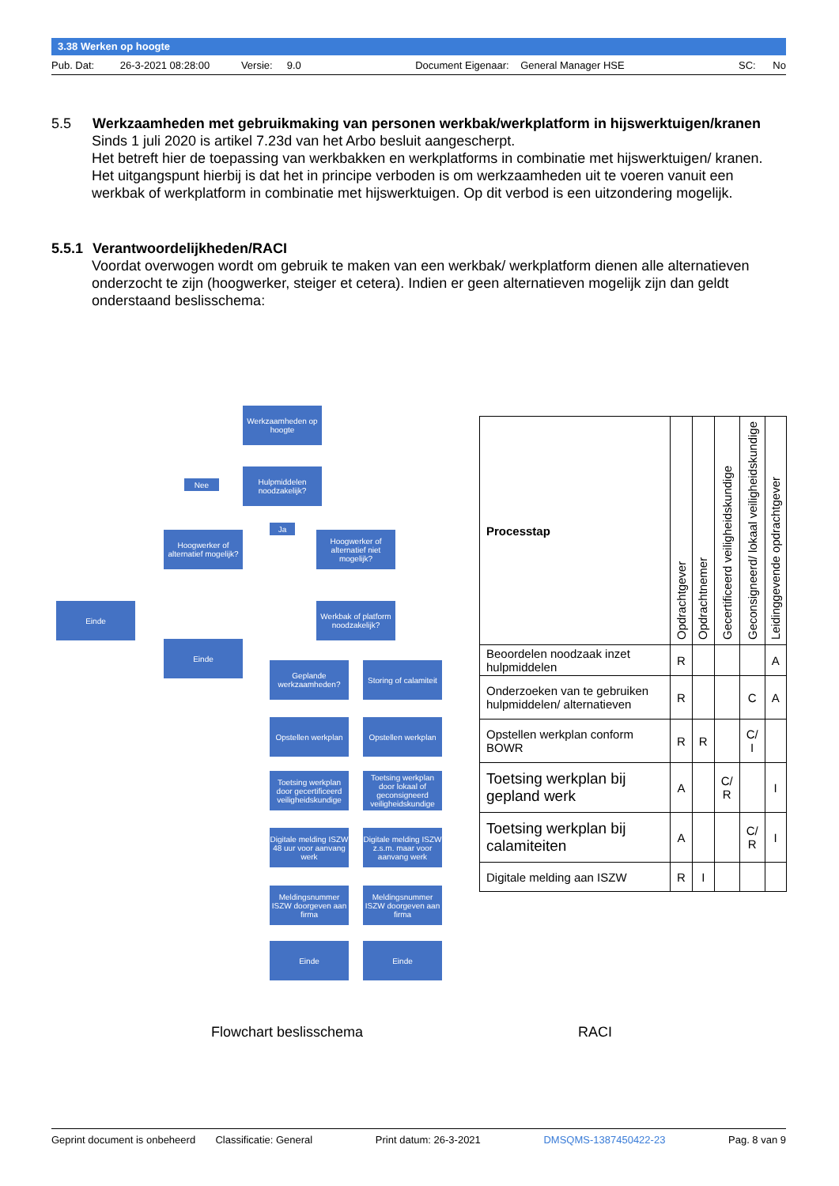3.38 Werken op hoogte
Pub. Dat: 26-3-2021 08:28:00 Versie: 9.0 Document Eigenaar: General Manager HSE SC: No
5.5 Werkzaamheden met gebruikmaking van personen werkbak/werkplatform in hijswerktuigen/kranen
Sinds 1 juli 2020 is artikel 7.23d van het Arbo besluit aangescherpt.
Het betreft hier de toepassing van werkbakken en werkplatforms in combinatie met hijswerktuigen/ kranen.
Het uitgangspunt hierbij is dat het in principe verboden is om werkzaamheden uit te voeren vanuit een werkbak of werkplatform in combinatie met hijswerktuigen. Op dit verbod is een uitzondering mogelijk.
5.5.1 Verantwoordelijkheden/RACI
Voordat overwogen wordt om gebruik te maken van een werkbak/ werkplatform dienen alle alternatieven onderzocht te zijn (hoogwerker, steiger et cetera). Indien er geen alternatieven mogelijk zijn dan geldt onderstaand beslisschema:
Werkzaamheden op hoogte
Hulpmiddelen noodzakelijk?
Nee
Ja
Hoogwerker of alternatief mogelijk?
Hoogwerker of alternatief niet mogelijk?
Einde
Werkbak of platform noodzakelijk?
Einde
Geplande werkzaamheden?
Storing of calamiteit
Opstellen werkplan
Opstellen werkplan
Toetsing werkplan door gecertificeerd veiligheidskundige
Toetsing werkplan door lokaal of geconsigneerd veiligheidskundige
Digitale melding ISZW 48 uur voor aanvang werk
Digitale melding ISZW z.s.m. maar voor aanvang werk
Meldingsnummer ISZW doorgeven aan firma
Meldingsnummer ISZW doorgeven aan firma
Einde Einde
| Processtap | Opdrachtgever | Opdrachtnemer | Gecertificeerd veiligheidskundige | Geconsigneerd/ lokaal veiligheidskundige | Leidinggevende opdrachtgever |
| --- | --- | --- | --- | --- | --- |
| Beoordelen noodzaak inzet hulpmiddelen | R | | | | A |
| Onderzoeken van te gebruiken hulpmiddelen/ alternatieven | R | | | C | A |
| Opstellen werkplan conform BOWR | R | R | | C/ I | |
| Toetsing werkplan bij gepland werk | A | | C/ R | | I |
| Toetsing werkplan bij calamiteiten | A | | | C/ R | I |
| Digitale melding aan ISZW | R | I | | | |
Flowchart beslisschema RACI
Geprint document is onbeheerd Classificatie: General Print datum: 26-3-2021 DMSQMS-1387450422-23 Pag. 8 van 9